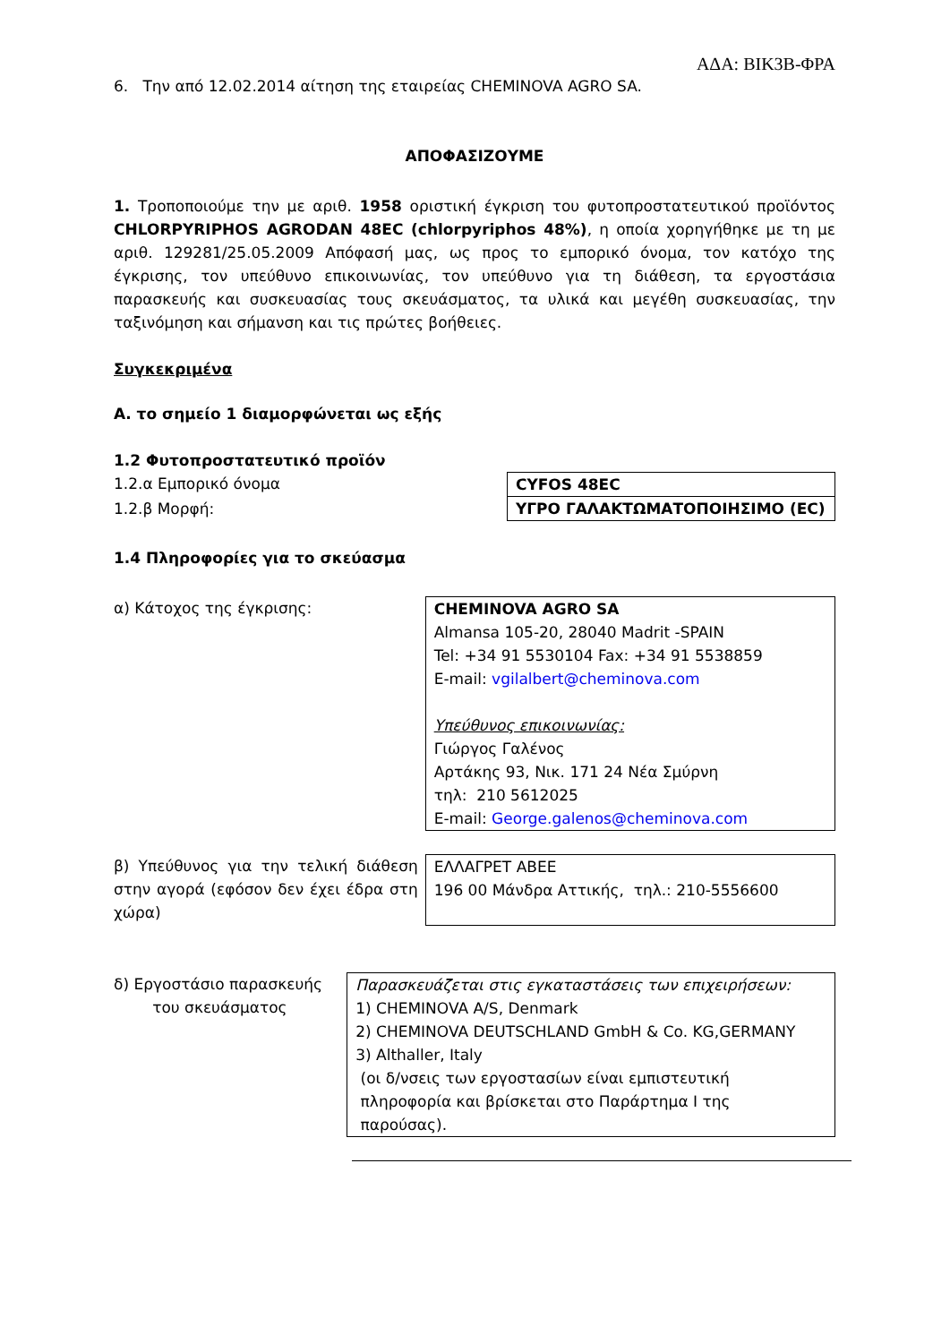ΑΔΑ: ΒΙΚ3Β-ΦΡΑ
6. Την από 12.02.2014 αίτηση της εταιρείας CHEMINOVA AGRO SA.
ΑΠΟΦΑΣΙΖΟΥΜΕ
1. Τροποποιούμε την με αριθ. 1958 οριστική έγκριση του φυτοπροστατευτικού προϊόντος CHLORPYRIPHOS AGRODAN 48EC (chlorpyriphos 48%), η οποία χορηγήθηκε με τη με αριθ. 129281/25.05.2009 Απόφασή μας, ως προς το εμπορικό όνομα, τον κατόχο της έγκρισης, τον υπεύθυνο επικοινωνίας, τον υπεύθυνο για τη διάθεση, τα εργοστάσια παρασκευής και συσκευασίας τους σκευάσματος, τα υλικά και μεγέθη συσκευασίας, την ταξινόμηση και σήμανση και τις πρώτες βοήθειες.
Συγκεκριμένα
Α. το σημείο 1 διαμορφώνεται ως εξής
1.2 Φυτοπροστατευτικό προϊόν
1.2.α Εμπορικό όνομα
1.2.β Μορφή:
| CYFOS 48EC |
| ΥΓΡΟ ΓΑΛΑΚΤΩΜΑΤΟΠΟΙΗΣΙΜΟ (EC) |
1.4 Πληροφορίες για το σκεύασμα
α) Κάτοχος της έγκρισης:
| CHEMINOVA AGRO SA Almansa 105-20, 28040 Madrit -SPAIN Tel: +34 91 5530104 Fax: +34 91 5538859 E-mail: vgilalbert@cheminova.com Υπεύθυνος επικοινωνίας: Γιώργος Γαλένος Αρτάκης 93, Νικ. 171 24 Νέα Σμύρνη τηλ: 210 5612025 E-mail: George.galenos@cheminova.com |
β) Υπεύθυνος για την τελική διάθεση στην αγορά (εφόσον δεν έχει έδρα στη χώρα)
| ΕΛΛΑΓΡΕΤ ΑΒΕΕ 196 00 Μάνδρα Αττικής, τηλ.: 210-5556600 |
δ) Εργοστάσιο παρασκευής
του σκευάσματος
| Παρασκευάζεται στις εγκαταστάσεις των επιχειρήσεων: 1) CHEMINOVA A/S, Denmark 2) CHEMINOVA DEUTSCHLAND GmbH & Co. KG,GERMANY 3) Althaller, Italy (οι δ/νσεις των εργοστασίων είναι εμπιστευτική πληροφορία και βρίσκεται στο Παράρτημα Ι της παρούσας). |